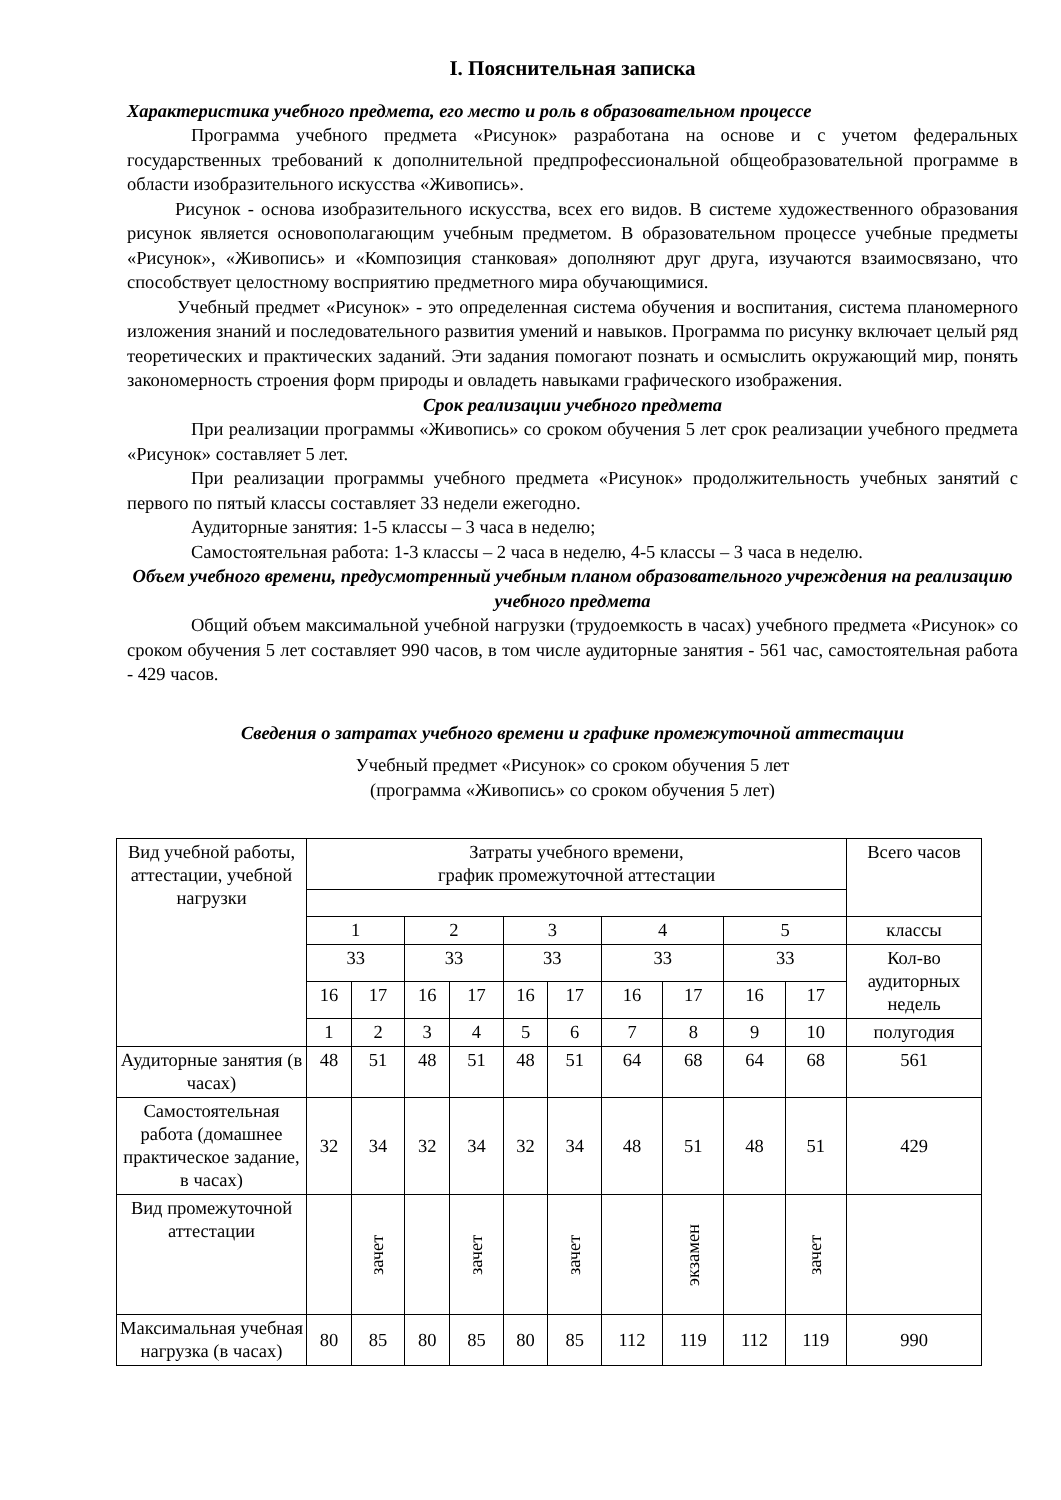I. Пояснительная записка
Характеристика учебного предмета, его место и роль в образовательном процессе
Программа учебного предмета «Рисунок» разработана на основе и с учетом федеральных государственных требований к дополнительной предпрофессиональной общеобразовательной программе в области изобразительного искусства «Живопись».
Рисунок - основа изобразительного искусства, всех его видов. В системе художественного образования рисунок является основополагающим учебным предметом. В образовательном процессе учебные предметы «Рисунок», «Живопись» и «Композиция станковая» дополняют друг друга, изучаются взаимосвязано, что способствует целостному восприятию предметного мира обучающимися.
Учебный предмет «Рисунок» - это определенная система обучения и воспитания, система планомерного изложения знаний и последовательного развития умений и навыков. Программа по рисунку включает целый ряд теоретических и практических заданий. Эти задания помогают познать и осмыслить окружающий мир, понять закономерность строения форм природы и овладеть навыками графического изображения.
Срок реализации учебного предмета
При реализации программы «Живопись» со сроком обучения 5 лет срок реализации учебного предмета «Рисунок» составляет 5 лет.
При реализации программы учебного предмета «Рисунок» продолжительность учебных занятий с первого по пятый классы составляет 33 недели ежегодно.
Аудиторные занятия: 1-5 классы – 3 часа в неделю;
Самостоятельная работа: 1-3 классы – 2 часа в неделю, 4-5 классы – 3 часа в неделю.
Объем учебного времени, предусмотренный учебным планом образовательного учреждения на реализацию учебного предмета
Общий объем максимальной учебной нагрузки (трудоемкость в часах) учебного предмета «Рисунок» со сроком обучения 5 лет составляет 990 часов, в том числе аудиторные занятия - 561 час, самостоятельная работа - 429 часов.
Сведения о затратах учебного времени и графике промежуточной аттестации
Учебный предмет «Рисунок» со сроком обучения 5 лет
(программа «Живопись» со сроком обучения 5 лет)
| Вид учебной работы, аттестации, учебной нагрузки | Затраты учебного времени, график промежуточной аттестации | | | | | | | | | | Всего часов |
| | 1 | | 2 | | 3 | | 4 | | 5 | | классы |
| | 33 | | 33 | | 33 | | 33 | | 33 | | Кол-во аудиторных недель |
| | 16 | 17 | 16 | 17 | 16 | 17 | 16 | 17 | 16 | 17 | |
| | 1 | 2 | 3 | 4 | 5 | 6 | 7 | 8 | 9 | 10 | полугодия |
| Аудиторные занятия (в часах) | 48 | 51 | 48 | 51 | 48 | 51 | 64 | 68 | 64 | 68 | 561 |
| Самостоятельная работа (домашнее практическое задание, в часах) | 32 | 34 | 32 | 34 | 32 | 34 | 48 | 51 | 48 | 51 | 429 |
| Вид промежуточной аттестации | | зачет | | зачет | | зачет | | экзамен | | зачет | |
| Максимальная учебная нагрузка (в часах) | 80 | 85 | 80 | 85 | 80 | 85 | 112 | 119 | 112 | 119 | 990 |